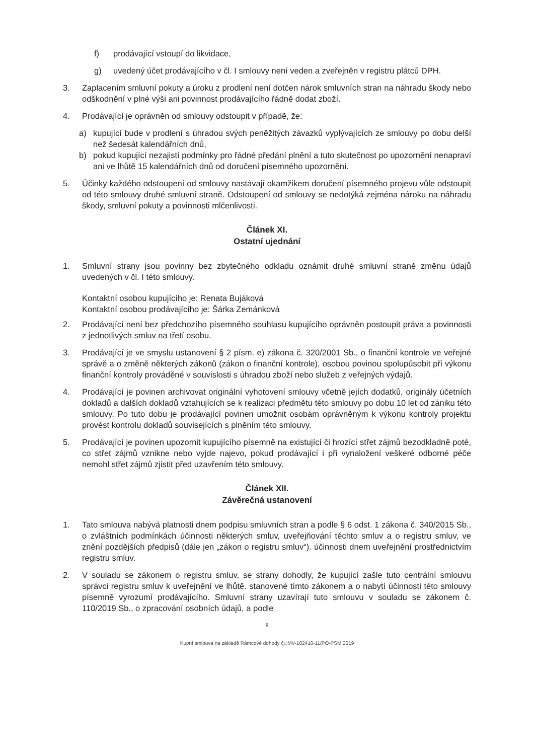f) prodávající vstoupí do likvidace,
g) uvedený účet prodávajícího v čl. I smlouvy není veden a zveřejněn v registru plátců DPH.
3. Zaplacením smluvní pokuty a úroku z prodlení není dotčen nárok smluvních stran na náhradu škody nebo odškodnění v plné výši ani povinnost prodávajícího řádně dodat zboží.
4. Prodávající je oprávněn od smlouvy odstoupit v případě, že:
a) kupující bude v prodlení s úhradou svých peněžitých závazků vyplývajících ze smlouvy po dobu delší než šedesát kalendářních dnů,
b) pokud kupující nezajistí podmínky pro řádné předání plnění a tuto skutečnost po upozornění nenapraví ani ve lhůtě 15 kalendářních dnů od doručení písemného upozornění.
5. Účinky každého odstoupení od smlouvy nastávají okamžikem doručení písemného projevu vůle odstoupit od této smlouvy druhé smluvní straně. Odstoupení od smlouvy se nedotýká zejména nároku na náhradu škody, smluvní pokuty a povinnosti mlčenlivosti.
Článek XI.
Ostatní ujednání
1. Smluvní strany jsou povinny bez zbytečného odkladu oznámit druhé smluvní straně změnu údajů uvedených v čl. I této smlouvy.
Kontaktní osobou kupujícího je: Renata Bujáková
Kontaktní osobou prodávajícího je: Šárka Zemánková
2. Prodávající není bez předchozího písemného souhlasu kupujícího oprávněn postoupit práva a povinnosti z jednotlivých smluv na třetí osobu.
3. Prodávající je ve smyslu ustanovení § 2 písm. e) zákona č. 320/2001 Sb., o finanční kontrole ve veřejné správě a o změně některých zákonů (zákon o finanční kontrole), osobou povinou spolupůsobit při výkonu finanční kontroly prováděné v souvislosti s úhradou zboží nebo služeb z veřejných výdajů.
4. Prodávající je povinen archivovat originální vyhotovení smlouvy včetně jejích dodatků, originály účetních dokladů a dalších dokladů vztahujících se k realizaci předmětu této smlouvy po dobu 10 let od zániku této smlouvy. Po tuto dobu je prodávající povinen umožnit osobám oprávněným k výkonu kontroly projektu provést kontrolu dokladů souvisejících s plněním této smlouvy.
5. Prodávající je povinen upozornit kupujícího písemně na existující či hrozící střet zájmů bezodkladně poté, co střet zájmů vznikne nebo vyjde najevo, pokud prodávající i při vynaložení veškeré odborné péče nemohl střet zájmů zjistit před uzavřením této smlouvy.
Článek XII.
Závěrečná ustanovení
1. Tato smlouva nabývá platnosti dnem podpisu smluvních stran a podle § 6 odst. 1 zákona č. 340/2015 Sb., o zvláštních podmínkách účinnosti některých smluv, uveřejňování těchto smluv a o registru smluv, ve znění pozdějších předpisů (dále jen „zákon o registru smluv“). účinnosti dnem uveřejnění prostřednictvím registru smluv.
2. V souladu se zákonem o registru smluv, se strany dohodly, že kupující zašle tuto centrální smlouvu správci registru smluv k uveřejnění ve lhůtě. stanovené tímto zákonem a o nabytí účinnosti této smlouvy písemně vyrozumí prodávajícího. Smluvní strany uzavírají tuto smlouvu v souladu se zákonem č. 110/2019 Sb., o zpracování osobních údajů, a podle
8
Kupní smlouva na základě Rámcové dohody čj.:MV-102410-11/PO-PSM 2019